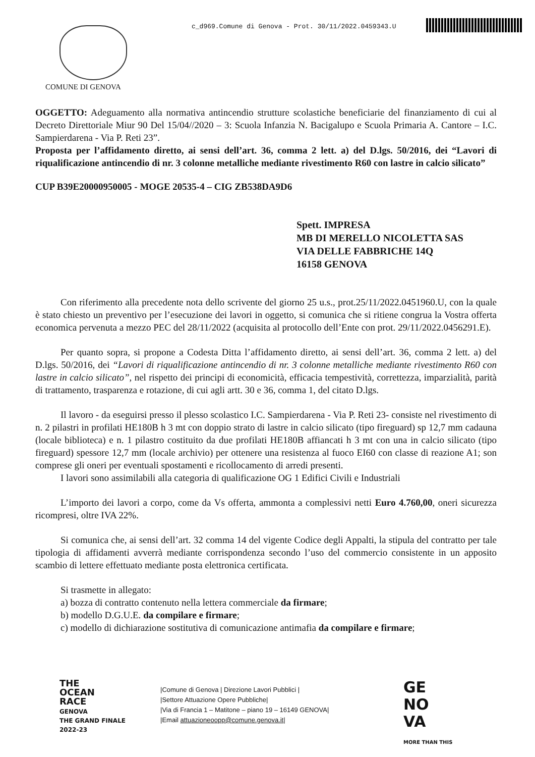c_d969.Comune di Genova - Prot. 30/11/2022.0459343.U
COMUNE DI GENOVA
OGGETTO: Adeguamento alla normativa antincendio strutture scolastiche beneficiarie del finanziamento di cui al Decreto Direttoriale Miur 90 Del 15/04//2020 – 3: Scuola Infanzia N. Bacigalupo e Scuola Primaria A. Cantore – I.C. Sampierdarena - Via P. Reti 23”.
Proposta per l’affidamento diretto, ai sensi dell’art. 36, comma 2 lett. a) del D.lgs. 50/2016, dei “Lavori di riqualificazione antincendio di nr. 3 colonne metalliche mediante rivestimento R60 con lastre in calcio silicato”
CUP B39E20000950005 - MOGE 20535-4 – CIG ZB538DA9D6
Spett. IMPRESA
MB DI MERELLO NICOLETTA SAS
VIA DELLE FABBRICHE 14Q
16158 GENOVA
Con riferimento alla precedente nota dello scrivente del giorno 25 u.s., prot.25/11/2022.0451960.U, con la quale è stato chiesto un preventivo per l’esecuzione dei lavori in oggetto, si comunica che si ritiene congrua la Vostra offerta economica pervenuta a mezzo PEC del 28/11/2022 (acquisita al protocollo dell’Ente con prot. 29/11/2022.0456291.E).
Per quanto sopra, si propone a Codesta Ditta l’affidamento diretto, ai sensi dell’art. 36, comma 2 lett. a) del D.lgs. 50/2016, dei “Lavori di riqualificazione antincendio di nr. 3 colonne metalliche mediante rivestimento R60 con lastre in calcio silicato”, nel rispetto dei principi di economicità, efficacia tempestività, correttezza, imparzialità, parità di trattamento, trasparenza e rotazione, di cui agli artt. 30 e 36, comma 1, del citato D.lgs.
Il lavoro - da eseguirsi presso il plesso scolastico I.C. Sampierdarena - Via P. Reti 23- consiste nel rivestimento di n. 2 pilastri in profilati HE180B h 3 mt con doppio strato di lastre in calcio silicato (tipo fireguard) sp 12,7 mm cadauna (locale biblioteca) e n. 1 pilastro costituito da due profilati HE180B affiancati h 3 mt con una in calcio silicato (tipo fireguard) spessore 12,7 mm (locale archivio) per ottenere una resistenza al fuoco EI60 con classe di reazione A1; son comprese gli oneri per eventuali spostamenti e ricollocamento di arredi presenti.
I lavori sono assimilabili alla categoria di qualificazione OG 1 Edifici Civili e Industriali
L’importo dei lavori a corpo, come da Vs offerta, ammonta a complessivi netti Euro 4.760,00, oneri sicurezza ricompresi, oltre IVA 22%.
Si comunica che, ai sensi dell’art. 32 comma 14 del vigente Codice degli Appalti, la stipula del contratto per tale tipologia di affidamenti avverrà mediante corrispondenza secondo l’uso del commercio consistente in un apposito scambio di lettere effettuato mediante posta elettronica certificata.
Si trasmette in allegato:
a) bozza di contratto contenuto nella lettera commerciale da firmare;
b) modello D.G.U.E. da compilare e firmare;
c) modello di dichiarazione sostitutiva di comunicazione antimafia da compilare e firmare;
THE
OCEAN
RACE
GENOVA
THE GRAND FINALE
2022-23
|Comune di Genova | Direzione Lavori Pubblici |
|Settore Attuazione Opere Pubbliche|
|Via di Francia 1 – Matitone – piano 19 – 16149 GENOVA|
|Email attuazioneoopp@comune.genova.it|
GE
NO
VA
MORE THAN THIS